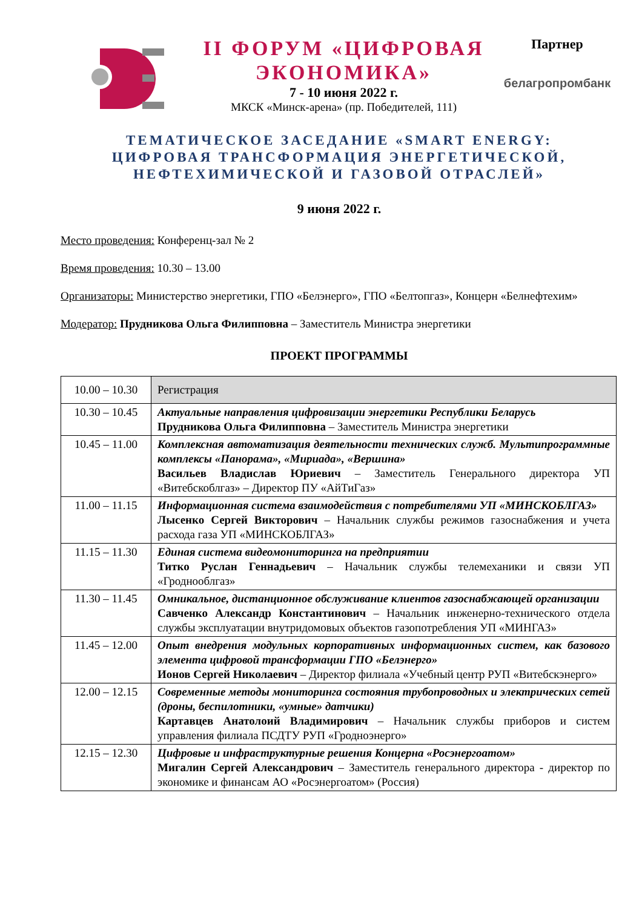II ФОРУМ «ЦИФРОВАЯ ЭКОНОМИКА»
7 - 10 июня 2022 г.
МКСК «Минск-арена» (пр. Победителей, 111)
Партнер
белагропромбанк
ТЕМАТИЧЕСКОЕ ЗАСЕДАНИЕ «SMART ENERGY:
ЦИФРОВАЯ ТРАНСФОРМАЦИЯ ЭНЕРГЕТИЧЕСКОЙ,
НЕФТЕХИМИЧЕСКОЙ И ГАЗОВОЙ ОТРАСЛЕЙ»
9 июня 2022 г.
Место проведения: Конференц-зал № 2
Время проведения: 10.30 – 13.00
Организаторы: Министерство энергетики, ГПО «Белэнерго», ГПО «Белтопгаз», Концерн «Белнефтехим»
Модератор: Прудникова Ольга Филипповна – Заместитель Министра энергетики
ПРОЕКТ ПРОГРАММЫ
| 10.00 – 10.30 | Регистрация |
| 10.30 – 10.45 | Актуальные направления цифровизации энергетики Республики Беларусь Прудникова Ольга Филипповна – Заместитель Министра энергетики |
| 10.45 – 11.00 | Комплексная автоматизация деятельности технических служб. Мультипрограммные комплексы «Панорама», «Мириада», «Вершина» Васильев Владислав Юриевич – Заместитель Генерального директора УП «Витебскоблгаз» – Директор ПУ «АйТиГаз» |
| 11.00 – 11.15 | Информационная система взаимодействия с потребителями УП «МИНСКОБЛГАЗ» Лысенко Сергей Викторович – Начальник службы режимов газоснабжения и учета расхода газа УП «МИНСКОБЛГАЗ» |
| 11.15 – 11.30 | Единая система видеомониторинга на предприятии Титко Руслан Геннадьевич – Начальник службы телемеханики и связи УП «Гроднооблгаз» |
| 11.30 – 11.45 | Омникальное, дистанционное обслуживание клиентов газоснабжающей организации Савченко Александр Константинович – Начальник инженерно-технического отдела службы эксплуатации внутридомовых объектов газопотребления УП «МИНГАЗ» |
| 11.45 – 12.00 | Опыт внедрения модульных корпоративных информационных систем, как базового элемента цифровой трансформации ГПО «Белэнерго» Ионов Сергей Николаевич – Директор филиала «Учебный центр РУП «Витебскэнерго» |
| 12.00 – 12.15 | Современные методы мониторинга состояния трубопроводных и электрических сетей (дроны, беспилотники, «умные» датчики) Картавцев Анатолоий Владимирович – Начальник службы приборов и систем управления филиала ПСДТУ РУП «Гродноэнерго» |
| 12.15 – 12.30 | Цифровые и инфраструктурные решения Концерна «Росэнергоатом» Мигалин Сергей Александрович – Заместитель генерального директора - директор по экономике и финансам АО «Росэнергоатом» (Россия) |